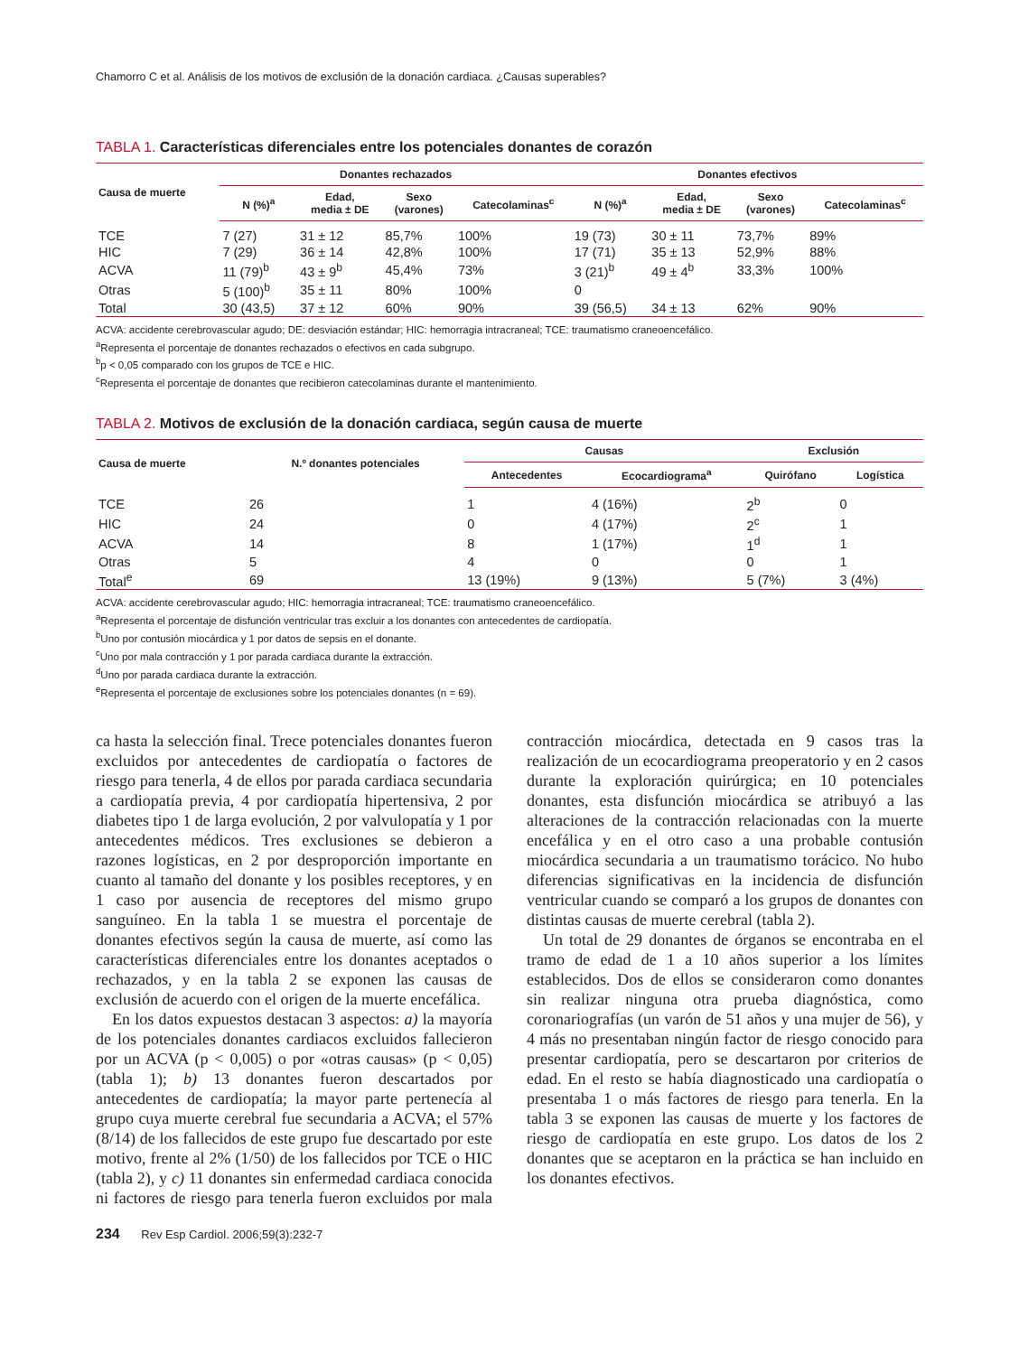Chamorro C et al. Análisis de los motivos de exclusión de la donación cardiaca. ¿Causas superables?
TABLA 1. Características diferenciales entre los potenciales donantes de corazón
| Causa de muerte | Donantes rechazados | | | | Donantes efectivos | | | |
| --- | --- | --- | --- | --- | --- | --- | --- | --- |
| | N (%)<sup>a</sup> | Edad, media ± DE | Sexo (varones) | Catecolaminas<sup>c</sup> | N (%)<sup>a</sup> | Edad, media ± DE | Sexo (varones) | Catecolaminas<sup>c</sup> |
| TCE | 7 (27) | 31 ± 12 | 85,7% | 100% | 19 (73) | 30 ± 11 | 73,7% | 89% |
| HIC | 7 (29) | 36 ± 14 | 42,8% | 100% | 17 (71) | 35 ± 13 | 52,9% | 88% |
| ACVA | 11 (79)<sup>b</sup> | 43 ± 9<sup>b</sup> | 45,4% | 73% | 3 (21)<sup>b</sup> | 49 ± 4<sup>b</sup> | 33,3% | 100% |
| Otras | 5 (100)<sup>b</sup> | 35 ± 11 | 80% | 100% | 0 | | | |
| Total | 30 (43,5) | 37 ± 12 | 60% | 90% | 39 (56,5) | 34 ± 13 | 62% | 90% |
ACVA: accidente cerebrovascular agudo; DE: desviación estándar; HIC: hemorragia intracraneal; TCE: traumatismo craneoencefálico.
<sup>a</sup> Representa el porcentaje de donantes rechazados o efectivos en cada subgrupo.
<sup>b</sup> p < 0,05 comparado con los grupos de TCE e HIC.
<sup>c</sup> Representa el porcentaje de donantes que recibieron catecolaminas durante el mantenimiento.
TABLA 2. Motivos de exclusión de la donación cardiaca, según causa de muerte
| Causa de muerte | N.º donantes potenciales | Causas | | Exclusión | |
| --- | --- | --- | --- | --- | --- |
| | | Antecedentes | Ecocardiograma<sup>a</sup> | Quirófano | Logística |
| TCE | 26 | 1 | 4 (16%) | 2<sup>b</sup> | 0 |
| HIC | 24 | 0 | 4 (17%) | 2<sup>c</sup> | 1 |
| ACVA | 14 | 8 | 1 (17%) | 1<sup>d</sup> | 1 |
| Otras | 5 | 4 | 0 | 0 | 1 |
| Total<sup>e</sup> | 69 | 13 (19%) | 9 (13%) | 5 (7%) | 3 (4%) |
ACVA: accidente cerebrovascular agudo; HIC: hemorragia intracraneal; TCE: traumatismo craneoencefálico.
<sup>a</sup> Representa el porcentaje de disfunción ventricular tras excluir a los donantes con antecedentes de cardiopatía.
<sup>b</sup> Uno por contusión miocárdica y 1 por datos de sepsis en el donante.
<sup>c</sup> Uno por mala contracción y 1 por parada cardiaca durante la extracción.
<sup>d</sup> Uno por parada cardiaca durante la extracción.
<sup>e</sup> Representa el porcentaje de exclusiones sobre los potenciales donantes (n = 69).
ca hasta la selección final. Trece potenciales donantes fueron excluidos por antecedentes de cardiopatía o factores de riesgo para tenerla, 4 de ellos por parada cardiaca secundaria a cardiopatía previa, 4 por cardiopatía hipertensiva, 2 por diabetes tipo 1 de larga evolución, 2 por valvulopatía y 1 por antecedentes médicos. Tres exclusiones se debieron a razones logísticas, en 2 por desproporción importante en cuanto al tamaño del donante y los posibles receptores, y en 1 caso por ausencia de receptores del mismo grupo sanguíneo. En la tabla 1 se muestra el porcentaje de donantes efectivos según la causa de muerte, así como las características diferenciales entre los donantes aceptados o rechazados, y en la tabla 2 se exponen las causas de exclusión de acuerdo con el origen de la muerte encefálica.
En los datos expuestos destacan 3 aspectos: a) la mayoría de los potenciales donantes cardiacos excluidos fallecieron por un ACVA (p < 0,005) o por «otras causas» (p < 0,05) (tabla 1); b) 13 donantes fueron descartados por antecedentes de cardiopatía; la mayor parte pertenecía al grupo cuya muerte cerebral fue secundaria a ACVA; el 57% (8/14) de los fallecidos de este grupo fue descartado por este motivo, frente al 2% (1/50) de los fallecidos por TCE o HIC (tabla 2), y c) 11 donantes sin enfermedad cardiaca conocida ni factores de riesgo para tenerla fueron excluidos por mala contracción miocárdica, detectada en 9 casos tras la realización de un ecocardiograma preoperatorio y en 2 casos durante la exploración quirúrgica; en 10 potenciales donantes, esta disfunción miocárdica se atribuyó a las alteraciones de la contracción relacionadas con la muerte encefálica y en el otro caso a una probable contusión miocárdica secundaria a un traumatismo torácico. No hubo diferencias significativas en la incidencia de disfunción ventricular cuando se comparó a los grupos de donantes con distintas causas de muerte cerebral (tabla 2).
Un total de 29 donantes de órganos se encontraba en el tramo de edad de 1 a 10 años superior a los límites establecidos. Dos de ellos se consideraron como donantes sin realizar ninguna otra prueba diagnóstica, como coronariografías (un varón de 51 años y una mujer de 56), y 4 más no presentaban ningún factor de riesgo conocido para presentar cardiopatía, pero se descartaron por criterios de edad. En el resto se había diagnosticado una cardiopatía o presentaba 1 o más factores de riesgo para tenerla. En la tabla 3 se exponen las causas de muerte y los factores de riesgo de cardiopatía en este grupo. Los datos de los 2 donantes que se aceptaron en la práctica se han incluido en los donantes efectivos.
234 Rev Esp Cardiol. 2006;59(3):232-7